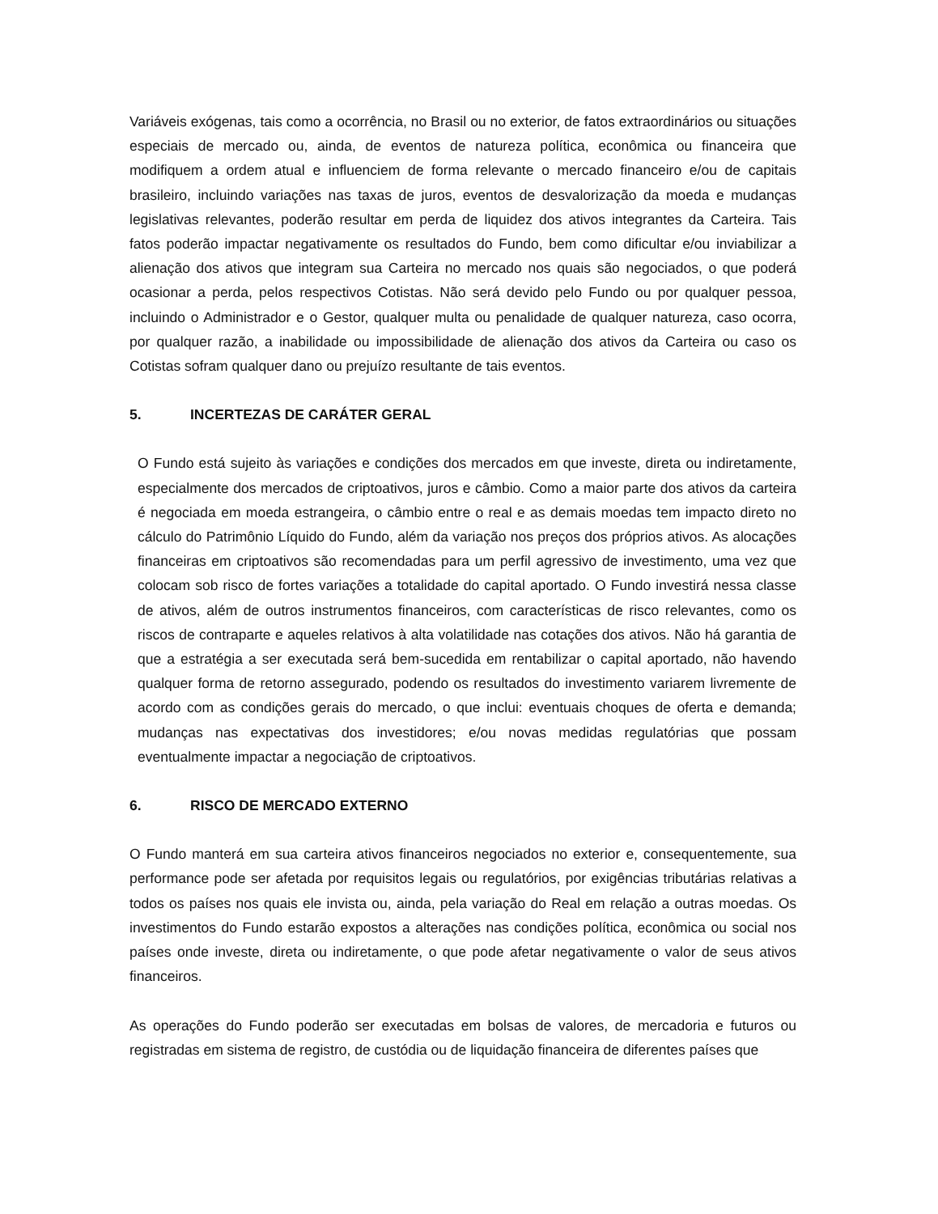Variáveis exógenas, tais como a ocorrência, no Brasil ou no exterior, de fatos extraordinários ou situações especiais de mercado ou, ainda, de eventos de natureza política, econômica ou financeira que modifiquem a ordem atual e influenciem de forma relevante o mercado financeiro e/ou de capitais brasileiro, incluindo variações nas taxas de juros, eventos de desvalorização da moeda e mudanças legislativas relevantes, poderão resultar em perda de liquidez dos ativos integrantes da Carteira. Tais fatos poderão impactar negativamente os resultados do Fundo, bem como dificultar e/ou inviabilizar a alienação dos ativos que integram sua Carteira no mercado nos quais são negociados, o que poderá ocasionar a perda, pelos respectivos Cotistas. Não será devido pelo Fundo ou por qualquer pessoa, incluindo o Administrador e o Gestor, qualquer multa ou penalidade de qualquer natureza, caso ocorra, por qualquer razão, a inabilidade ou impossibilidade de alienação dos ativos da Carteira ou caso os Cotistas sofram qualquer dano ou prejuízo resultante de tais eventos.
5. INCERTEZAS DE CARÁTER GERAL
O Fundo está sujeito às variações e condições dos mercados em que investe, direta ou indiretamente, especialmente dos mercados de criptoativos, juros e câmbio. Como a maior parte dos ativos da carteira é negociada em moeda estrangeira, o câmbio entre o real e as demais moedas tem impacto direto no cálculo do Patrimônio Líquido do Fundo, além da variação nos preços dos próprios ativos. As alocações financeiras em criptoativos são recomendadas para um perfil agressivo de investimento, uma vez que colocam sob risco de fortes variações a totalidade do capital aportado. O Fundo investirá nessa classe de ativos, além de outros instrumentos financeiros, com características de risco relevantes, como os riscos de contraparte e aqueles relativos à alta volatilidade nas cotações dos ativos. Não há garantia de que a estratégia a ser executada será bem-sucedida em rentabilizar o capital aportado, não havendo qualquer forma de retorno assegurado, podendo os resultados do investimento variarem livremente de acordo com as condições gerais do mercado, o que inclui: eventuais choques de oferta e demanda; mudanças nas expectativas dos investidores; e/ou novas medidas regulatórias que possam eventualmente impactar a negociação de criptoativos.
6. RISCO DE MERCADO EXTERNO
O Fundo manterá em sua carteira ativos financeiros negociados no exterior e, consequentemente, sua performance pode ser afetada por requisitos legais ou regulatórios, por exigências tributárias relativas a todos os países nos quais ele invista ou, ainda, pela variação do Real em relação a outras moedas. Os investimentos do Fundo estarão expostos a alterações nas condições política, econômica ou social nos países onde investe, direta ou indiretamente, o que pode afetar negativamente o valor de seus ativos financeiros.
As operações do Fundo poderão ser executadas em bolsas de valores, de mercadoria e futuros ou registradas em sistema de registro, de custódia ou de liquidação financeira de diferentes países que